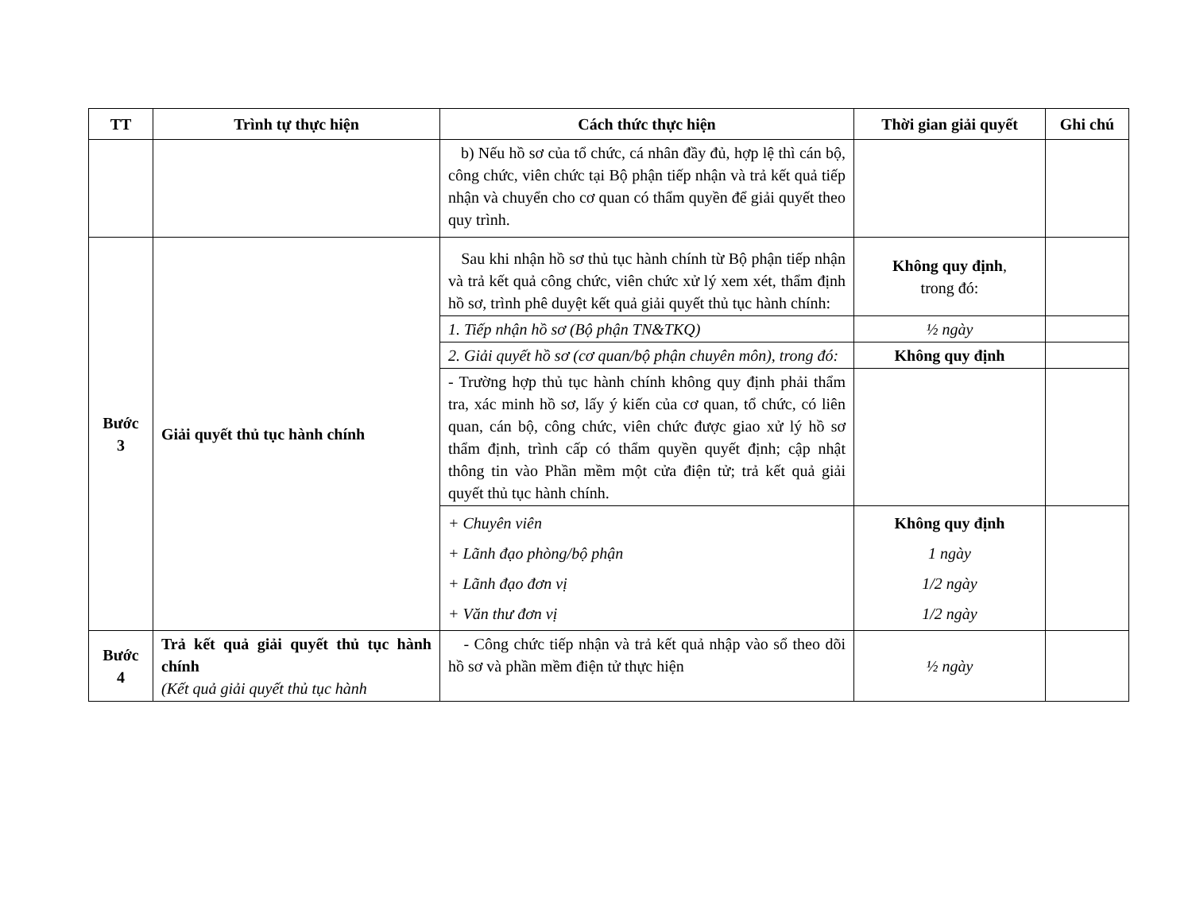| TT | Trình tự thực hiện | Cách thức thực hiện | Thời gian giải quyết | Ghi chú |
| --- | --- | --- | --- | --- |
| | | b) Nếu hồ sơ của tổ chức, cá nhân đầy đủ, hợp lệ thì cán bộ, công chức, viên chức tại Bộ phận tiếp nhận và trả kết quả tiếp nhận và chuyển cho cơ quan có thẩm quyền để giải quyết theo quy trình. | | |
| Bước 3 | Giải quyết thủ tục hành chính | Sau khi nhận hồ sơ thủ tục hành chính từ Bộ phận tiếp nhận và trả kết quả công chức, viên chức xử lý xem xét, thẩm định hồ sơ, trình phê duyệt kết quả giải quyết thủ tục hành chính: | Không quy định , trong đó: | |
| | | 1. Tiếp nhận hồ sơ (Bộ phận TN&TKQ) | ½ ngày | |
| | | 2. Giải quyết hồ sơ (cơ quan/bộ phận chuyên môn), trong đó: | Không quy định | |
| | | - Trường hợp thủ tục hành chính không quy định phải thẩm tra, xác minh hồ sơ, lấy ý kiến của cơ quan, tổ chức, có liên quan, cán bộ, công chức, viên chức được giao xử lý hồ sơ thẩm định, trình cấp có thẩm quyền quyết định; cập nhật thông tin vào Phần mềm một cửa điện tử; trả kết quả giải quyết thủ tục hành chính. | | |
| | | + Chuyên viên + Lãnh đạo phòng/bộ phận + Lãnh đạo đơn vị + Văn thư đơn vị | Không quy định 1 ngày 1/2 ngày 1/2 ngày | |
| Bước 4 | Trả kết quả giải quyết thủ tục hành chính (Kết quả giải quyết thủ tục hành | - Công chức tiếp nhận và trả kết quả nhập vào sổ theo dõi hồ sơ và phần mềm điện tử thực hiện | ½ ngày | |